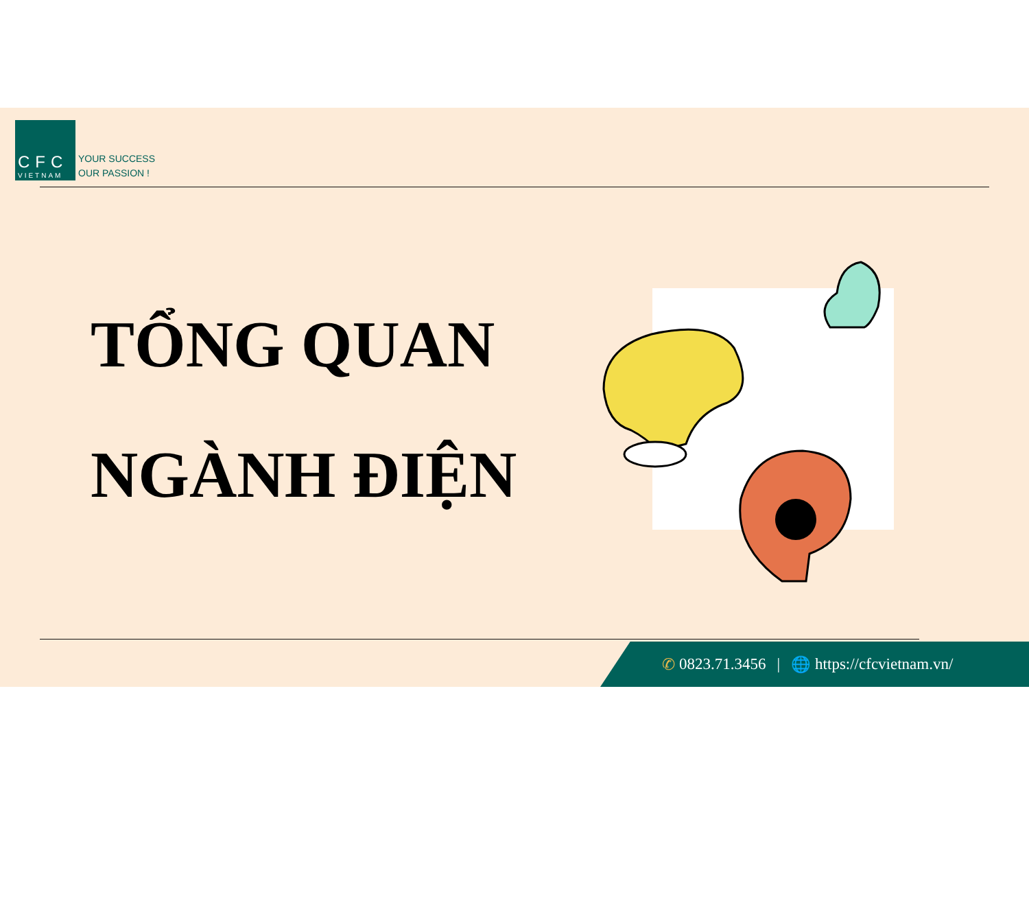CFC
VIETNAM
YOUR SUCCESS
OUR PASSION !
TỔNG QUAN
NGÀNH ĐIỆN
✆ 0823.71.3456 | 🌐 https://cfcvietnam.vn/